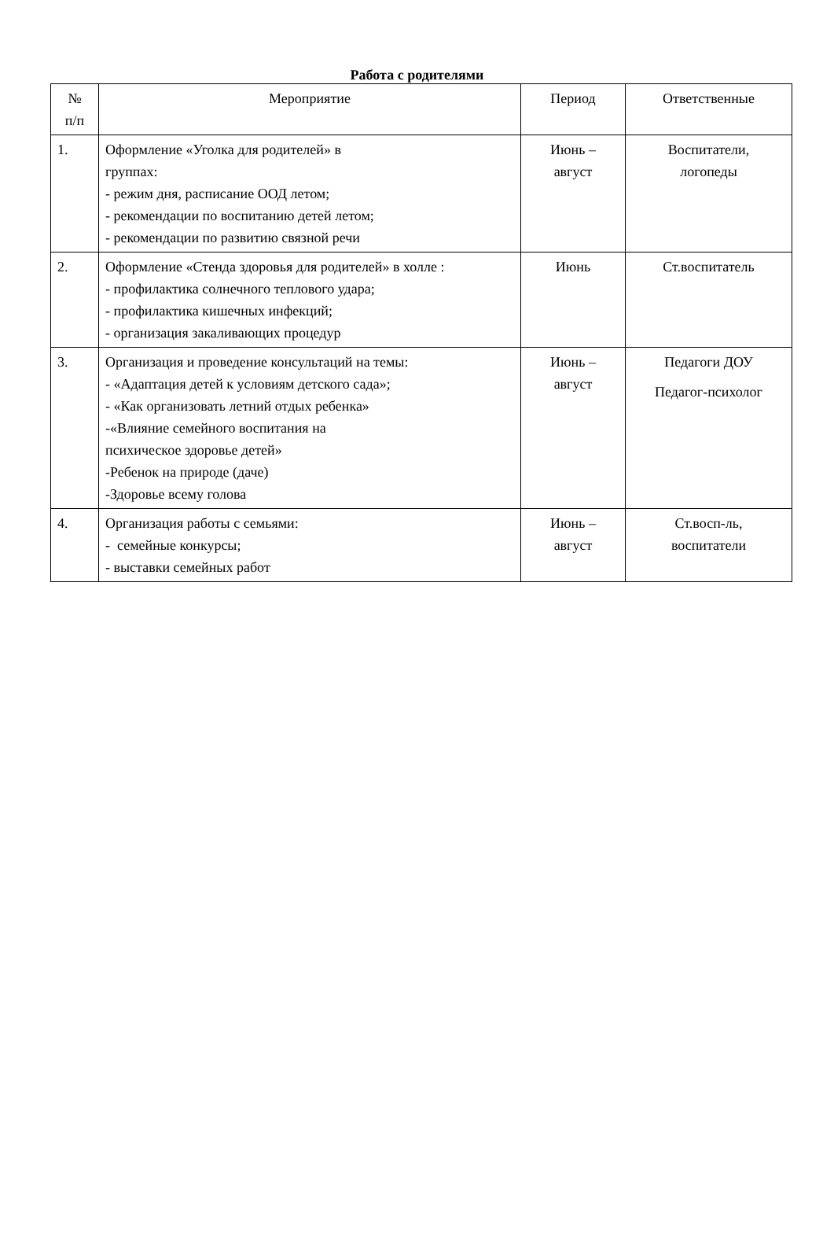Работа с родителями
| № п/п | Мероприятие | Период | Ответственные |
| --- | --- | --- | --- |
| 1. | Оформление «Уголка для родителей» в группах: - режим дня, расписание ООД летом; - рекомендации по воспитанию детей летом; - рекомендации по развитию связной речи | Июнь – август | Воспитатели, логопеды |
| 2. | Оформление «Стенда здоровья для родителей» в холле : - профилактика солнечного теплового удара; - профилактика кишечных инфекций; - организация закаливающих процедур | Июнь | Ст.воспитатель |
| 3. | Организация и проведение консультаций на темы: - «Адаптация детей к условиям детского сада»; - «Как организовать летний отдых ребенка» -«Влияние семейного воспитания на психическое здоровье детей» -Ребенок на природе (даче) -Здоровье всему голова | Июнь – август | Педагоги ДОУ Педагог-психолог |
| 4. | Организация работы с семьями: - семейные конкурсы; - выставки семейных работ | Июнь – август | Ст.восп-ль, воспитатели |